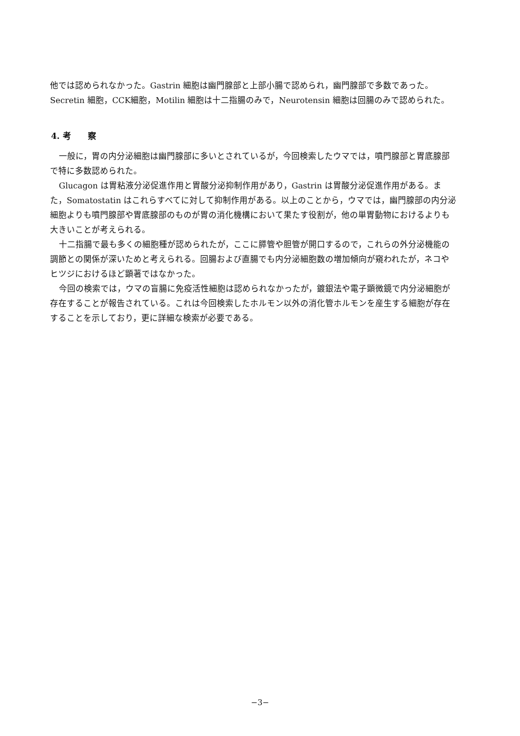他では認められなかった。Gastrin 細胞は幽門腺部と上部小腸で認められ，幽門腺部で多数であった。Secretin 細胞，CCK細胞，Motilin 細胞は十二指腸のみで，Neurotensin 細胞は回腸のみで認められた。
4. 考　　察
一般に，胃の内分泌細胞は幽門腺部に多いとされているが，今回検索したウマでは，噴門腺部と胃底腺部で特に多数認められた。
Glucagon は胃粘液分泌促進作用と胃酸分泌抑制作用があり，Gastrin は胃酸分泌促進作用がある。また，Somatostatin はこれらすべてに対して抑制作用がある。以上のことから，ウマでは，幽門腺部の内分泌細胞よりも噴門腺部や胃底腺部のものが胃の消化機構において果たす役割が，他の単胃動物におけるよりも大きいことが考えられる。
十二指腸で最も多くの細胞種が認められたが，ここに膵管や胆管が開口するので，これらの外分泌機能の調節との関係が深いためと考えられる。回腸および直腸でも内分泌細胞数の増加傾向が窺われたが，ネコやヒツジにおけるほど顕著ではなかった。
今回の検索では，ウマの盲腸に免疫活性細胞は認められなかったが，鍍銀法や電子顕微鏡で内分泌細胞が存在することが報告されている。これは今回検索したホルモン以外の消化管ホルモンを産生する細胞が存在することを示しており，更に詳細な検索が必要である。
−3−